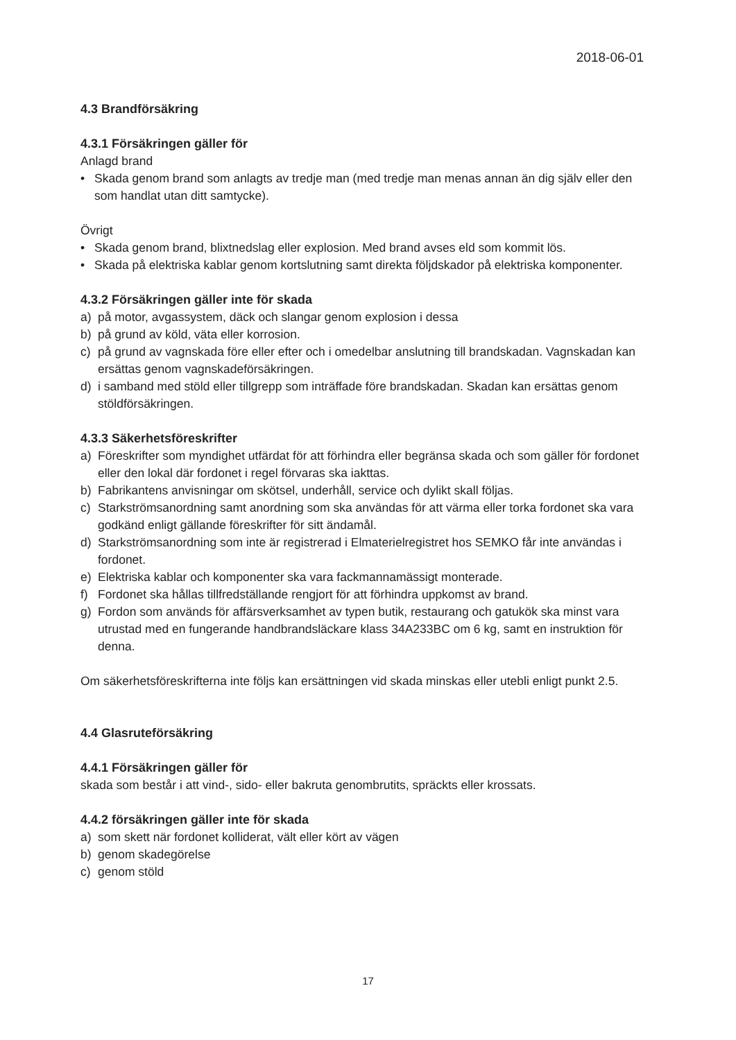2018-06-01
4.3 Brandförsäkring
4.3.1 Försäkringen gäller för
Anlagd brand
• Skada genom brand som anlagts av tredje man (med tredje man menas annan än dig själv eller den som handlat utan ditt samtycke).
Övrigt
• Skada genom brand, blixtnedslag eller explosion. Med brand avses eld som kommit lös.
• Skada på elektriska kablar genom kortslutning samt direkta följdskador på elektriska komponenter.
4.3.2 Försäkringen gäller inte för skada
a) på motor, avgassystem, däck och slangar genom explosion i dessa
b) på grund av köld, väta eller korrosion.
c) på grund av vagnskada före eller efter och i omedelbar anslutning till brandskadan. Vagnskadan kan ersättas genom vagnskadeförsäkringen.
d) i samband med stöld eller tillgrepp som inträffade före brandskadan. Skadan kan ersättas genom stöldförsäkringen.
4.3.3 Säkerhetsföreskrifter
a) Föreskrifter som myndighet utfärdat för att förhindra eller begränsa skada och som gäller för fordonet eller den lokal där fordonet i regel förvaras ska iakttas.
b) Fabrikantens anvisningar om skötsel, underhåll, service och dylikt skall följas.
c) Starkströmsanordning samt anordning som ska användas för att värma eller torka fordonet ska vara godkänd enligt gällande föreskrifter för sitt ändamål.
d) Starkströmsanordning som inte är registrerad i Elmaterielregistret hos SEMKO får inte användas i fordonet.
e) Elektriska kablar och komponenter ska vara fackmannamässigt monterade.
f) Fordonet ska hållas tillfredställande rengjort för att förhindra uppkomst av brand.
g) Fordon som används för affärsverksamhet av typen butik, restaurang och gatukök ska minst vara utrustad med en fungerande handbrandsläckare klass 34A233BC om 6 kg, samt en instruktion för denna.
Om säkerhetsföreskrifterna inte följs kan ersättningen vid skada minskas eller utebli enligt punkt 2.5.
4.4 Glasruteförsäkring
4.4.1 Försäkringen gäller för
skada som består i att vind-, sido- eller bakruta genombrutits, spräckts eller krossats.
4.4.2 försäkringen gäller inte för skada
a) som skett när fordonet kolliderat, vält eller kört av vägen
b) genom skadegörelse
c) genom stöld
17